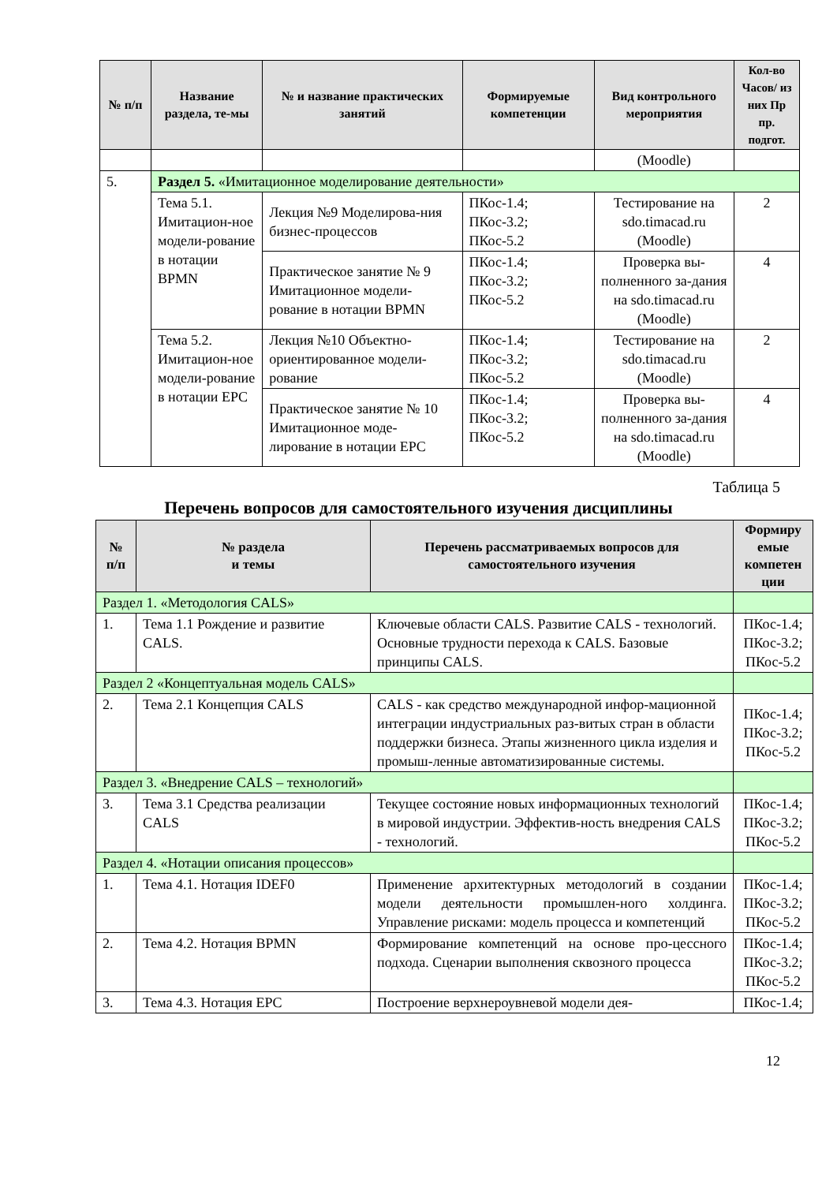| № п/п | Название раздела, те-мы | № и название практических занятий | Формируемые компетенции | Вид контрольного мероприятия | Кол-во Часов/ из них Пр пр. подгот. |
| --- | --- | --- | --- | --- | --- |
| | | | | (Moodle) | |
| 5. | Раздел 5. «Имитационное моделирование деятельности» | | | | |
| | Тема 5.1. Имитацион-ное модели-рование в нотации BPMN | Лекция №9 Моделирова-ния бизнес-процессов | ПКос-1.4; ПКос-3.2; ПКос-5.2 | Тестирование на sdo.timacad.ru (Moodle) | 2 |
| | | Практическое занятие № 9 Имитационное модели-рование в нотации BPMN | ПКос-1.4; ПКос-3.2; ПКос-5.2 | Проверка вы-полненного за-дания на sdo.timacad.ru (Moodle) | 4 |
| | Тема 5.2. Имитацион-ное модели-рование в нотации EPC | Лекция №10 Объектно-ориентированное модели-рование | ПКос-1.4; ПКос-3.2; ПКос-5.2 | Тестирование на sdo.timacad.ru (Moodle) | 2 |
| | | Практическое занятие № 10 Имитационное моде-лирование в нотации EPC | ПКос-1.4; ПКос-3.2; ПКос-5.2 | Проверка вы-полненного за-дания на sdo.timacad.ru (Moodle) | 4 |
Таблица 5
Перечень вопросов для самостоятельного изучения дисциплины
| № п/п | № раздела и темы | Перечень рассматриваемых вопросов для самостоятельного изучения | Формиру емые компетен ции |
| --- | --- | --- | --- |
| Раздел 1. «Методология CALS» | | | |
| 1. | Тема 1.1 Рождение и развитие CALS. | Ключевые области CALS. Развитие CALS - технологий. Основные трудности перехода к CALS. Базовые принципы CALS. | ПКос-1.4; ПКос-3.2; ПКос-5.2 |
| Раздел 2 «Концептуальная модель CALS» | | | |
| 2. | Тема 2.1 Концепция CALS | CALS - как средство международной инфор-мационной интеграции индустриальных раз-витых стран в области поддержки бизнеса. Этапы жизненного цикла изделия и промыш-ленные автоматизированные системы. | ПКос-1.4; ПКос-3.2; ПКос-5.2 |
| Раздел 3. «Внедрение CALS – технологий» | | | |
| 3. | Тема 3.1 Средства реализации CALS | Текущее состояние новых информационных технологий в мировой индустрии. Эффектив-ность внедрения CALS - технологий. | ПКос-1.4; ПКос-3.2; ПКос-5.2 |
| Раздел 4. «Нотации описания процессов» | | | |
| 1. | Тема 4.1. Нотация IDEF0 | Применение архитектурных методологий в создании модели деятельности промышлен-ного холдинга. Управление рисками: модель процесса и компетенций | ПКос-1.4; ПКос-3.2; ПКос-5.2 |
| 2. | Тема 4.2. Нотация BPMN | Формирование компетенций на основе про-цессного подхода. Сценарии выполнения сквозного процесса | ПКос-1.4; ПКос-3.2; ПКос-5.2 |
| 3. | Тема 4.3. Нотация EPC | Построение верхнероувневой модели дея- | ПКос-1.4; |
12